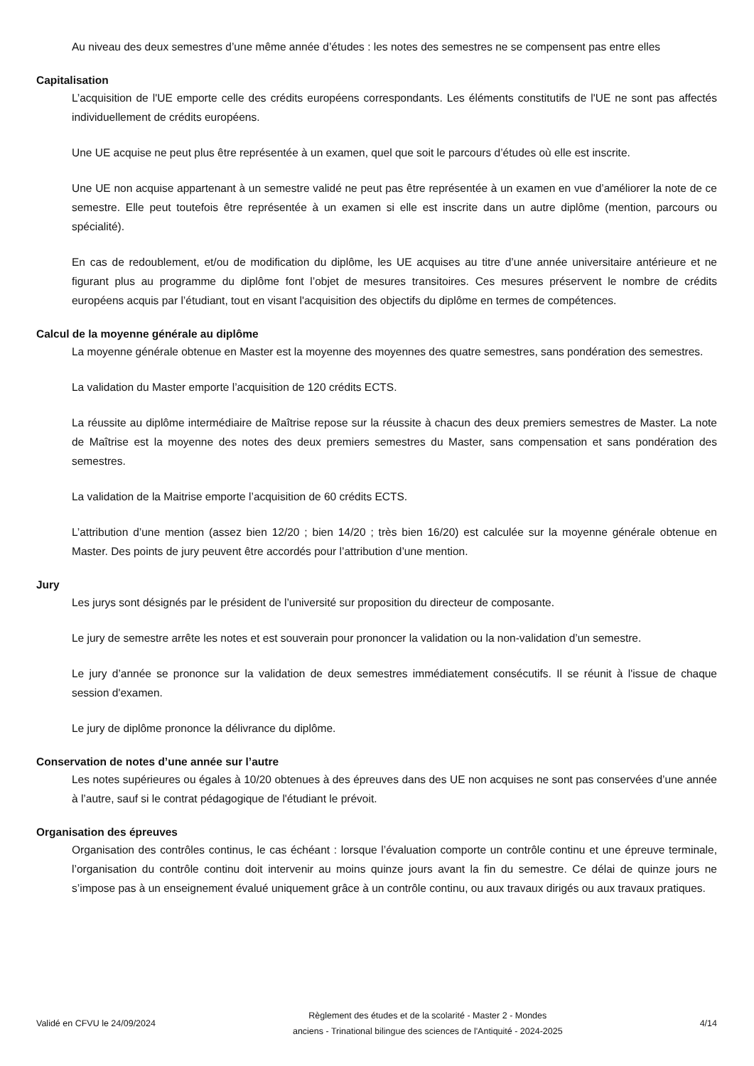Au niveau des deux semestres d’une même année d’études : les notes des semestres ne se compensent pas entre elles
Capitalisation
L’acquisition de l'UE emporte celle des crédits européens correspondants. Les éléments constitutifs de l'UE ne sont pas affectés individuellement de crédits européens.
Une UE acquise ne peut plus être représentée à un examen, quel que soit le parcours d’études où elle est inscrite.
Une UE non acquise appartenant à un semestre validé ne peut pas être représentée à un examen en vue d’améliorer la note de ce semestre. Elle peut toutefois être représentée à un examen si elle est inscrite dans un autre diplôme (mention, parcours ou spécialité).
En cas de redoublement, et/ou de modification du diplôme, les UE acquises au titre d’une année universitaire antérieure et ne figurant plus au programme du diplôme font l’objet de mesures transitoires. Ces mesures préservent le nombre de crédits européens acquis par l’étudiant, tout en visant l'acquisition des objectifs du diplôme en termes de compétences.
Calcul de la moyenne générale au diplôme
La moyenne générale obtenue en Master est la moyenne des moyennes des quatre semestres, sans pondération des semestres.
La validation du Master emporte l’acquisition de 120 crédits ECTS.
La réussite au diplôme intermédiaire de Maîtrise repose sur la réussite à chacun des deux premiers semestres de Master. La note de Maîtrise est la moyenne des notes des deux premiers semestres du Master, sans compensation et sans pondération des semestres.
La validation de la Maitrise emporte l’acquisition de 60 crédits ECTS.
L’attribution d’une mention (assez bien 12/20 ; bien 14/20 ; très bien 16/20) est calculée sur la moyenne générale obtenue en Master. Des points de jury peuvent être accordés pour l’attribution d’une mention.
Jury
Les jurys sont désignés par le président de l’université sur proposition du directeur de composante.
Le jury de semestre arrête les notes et est souverain pour prononcer la validation ou la non-validation d’un semestre.
Le jury d’année se prononce sur la validation de deux semestres immédiatement consécutifs. Il se réunit à l'issue de chaque session d'examen.
Le jury de diplôme prononce la délivrance du diplôme.
Conservation de notes d’une année sur l’autre
Les notes supérieures ou égales à 10/20 obtenues à des épreuves dans des UE non acquises ne sont pas conservées d’une année à l’autre, sauf si le contrat pédagogique de l'étudiant le prévoit.
Organisation des épreuves
Organisation des contrôles continus, le cas échéant : lorsque l’évaluation comporte un contrôle continu et une épreuve terminale, l’organisation du contrôle continu doit intervenir au moins quinze jours avant la fin du semestre. Ce délai de quinze jours ne s’impose pas à un enseignement évalué uniquement grâce à un contrôle continu, ou aux travaux dirigés ou aux travaux pratiques.
Validé en CFVU le 24/09/2024
Règlement des études et de la scolarité - Master 2 - Mondes
anciens - Trinational bilingue des sciences de l'Antiquité - 2024-2025
4/14